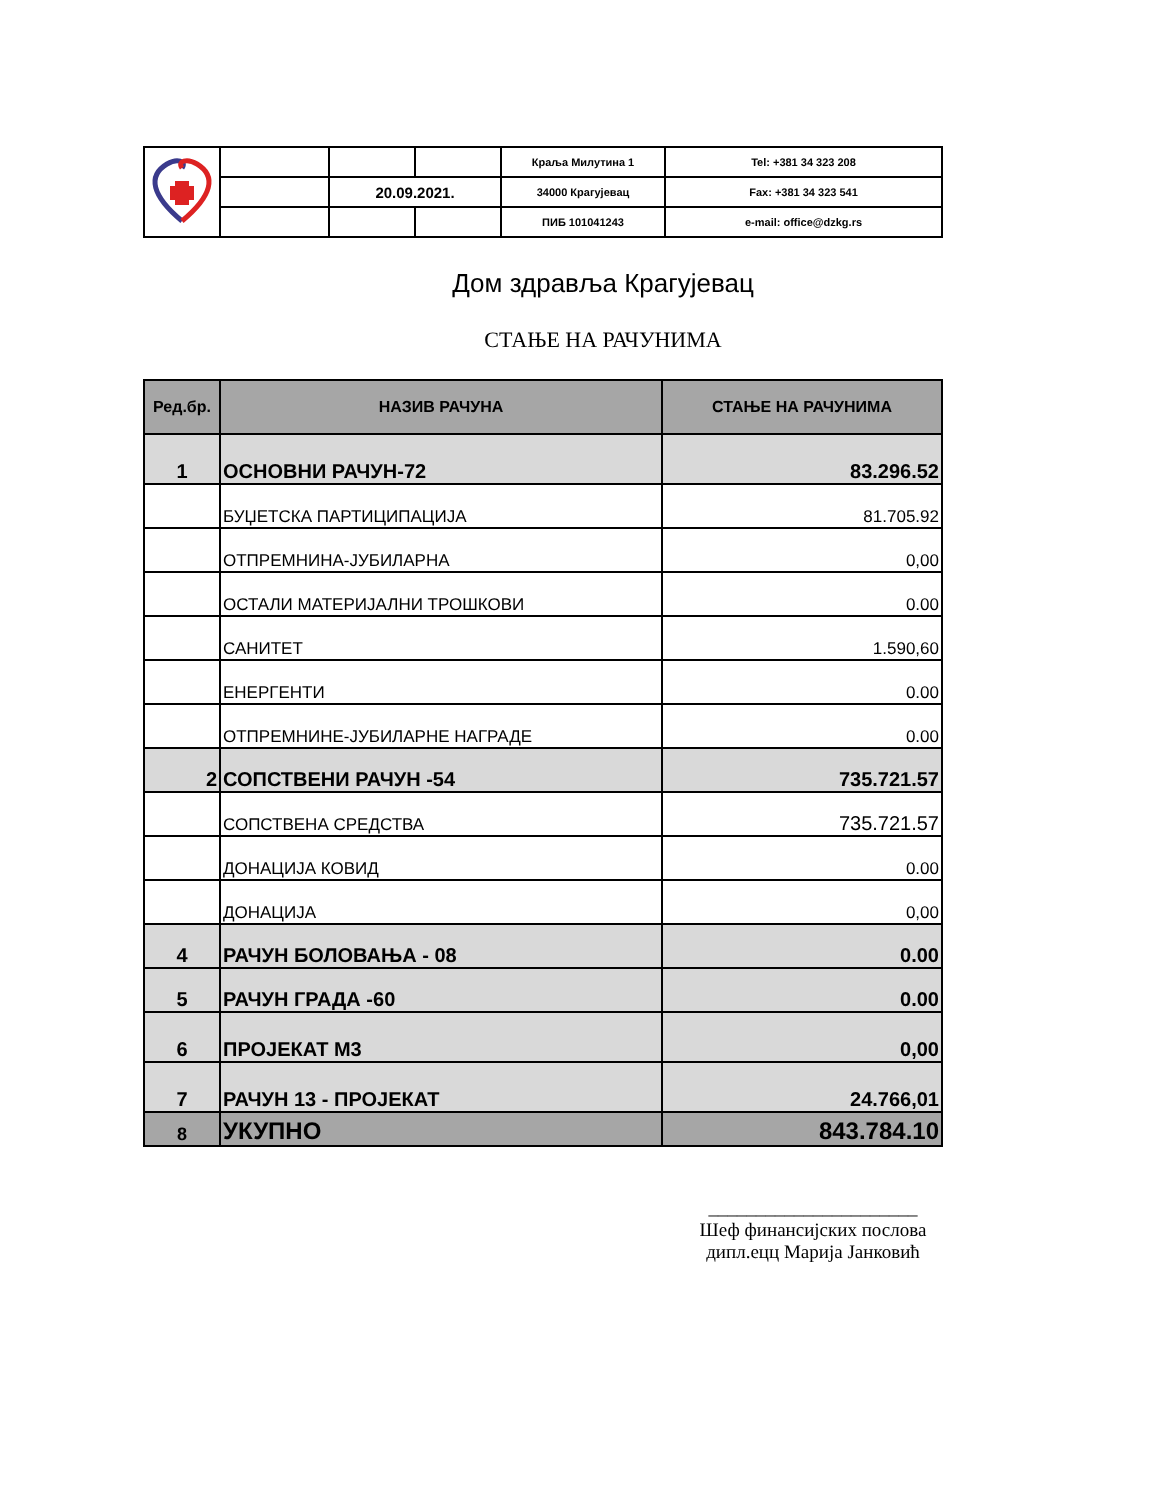| | | | | Краља Милутина 1 | Tel: +381 34 323 208 |
| | | 20.09.2021. | | 34000 Крагујевац | Fax: +381 34 323 541 |
| | | | | ПИБ 101041243 | e-mail: office@dzkg.rs |
Дом здравља Крагујевац
СТАЊЕ НА РАЧУНИМА
| Ред.бр. | НАЗИВ РАЧУНА | СТАЊЕ НА РАЧУНИМА |
| --- | --- | --- |
| 1 | ОСНОВНИ РАЧУН-72 | 83.296.52 |
| | БУЏЕТСКА ПАРТИЦИПАЦИЈА | 81.705.92 |
| | ОТПРЕМНИНА-ЈУБИЛАРНА | 0,00 |
| | ОСТАЛИ МАТЕРИЈАЛНИ ТРОШКОВИ | 0.00 |
| | САНИТЕТ | 1.590,60 |
| | ЕНЕРГЕНТИ | 0.00 |
| | ОТПРЕМНИНЕ-ЈУБИЛАРНЕ НАГРАДЕ | 0.00 |
| 2 | СОПСТВЕНИ РАЧУН -54 | 735.721.57 |
| | СОПСТВЕНА СРЕДСТВА | 735.721.57 |
| | ДОНАЦИЈА КОВИД | 0.00 |
| | ДОНАЦИЈА | 0,00 |
| 4 | РАЧУН БОЛОВАЊА - 08 | 0.00 |
| 5 | РАЧУН ГРАДА -60 | 0.00 |
| 6 | ПРОЈЕКАТ М3 | 0,00 |
| 7 | РАЧУН 13 - ПРОЈЕКАТ | 24.766,01 |
| 8 | УКУПНО | 843.784.10 |
______________________
Шеф финансијских послова
дипл.ецц Марија Јанковић